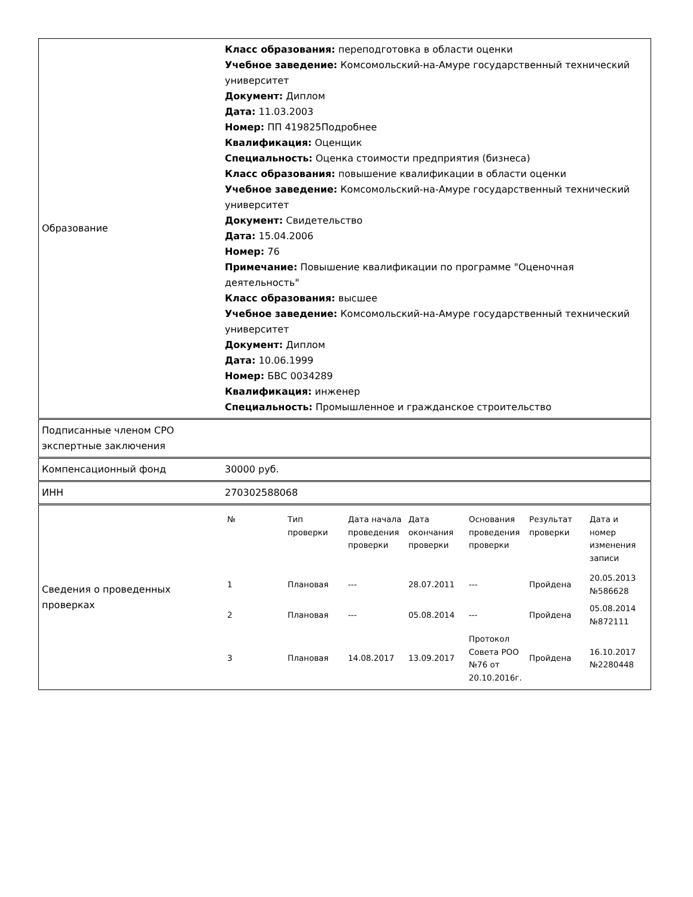| Образование | Класс образования: переподготовка в области оценки Учебное заведение: Комсомольский-на-Амуре государственный технический университет Документ: Диплом Дата: 11.03.2003 Номер: ПП 419825Подробнее Квалификация: Оценщик Специальность: Оценка стоимости предприятия (бизнеса) Класс образования: повышение квалификации в области оценки Учебное заведение: Комсомольский-на-Амуре государственный технический университет Документ: Свидетельство Дата: 15.04.2006 Номер: 76 Примечание: Повышение квалификации по программе "Оценочная деятельность" Класс образования: высшее Учебное заведение: Комсомольский-на-Амуре государственный технический университет Документ: Диплом Дата: 10.06.1999 Номер: БВС 0034289 Квалификация: инженер Специальность: Промышленное и гражданское строительство |
| Подписанные членом СРО экспертные заключения | |
| Компенсационный фонд | 30000 руб. |
| ИНН | 270302588068 |
| Сведения о проведенных проверках | / № / Тип проверки / Дата начала проведения проверки / Дата окончания проверки / Основания проведения проверки / Результат проверки / Дата и номер изменения записи / / --- / --- / --- / --- / --- / --- / --- / / 1 / Плановая / --- / 28.07.2011 / --- / Пройдена / 20.05.2013 №586628 / / 2 / Плановая / --- / 05.08.2014 / --- / Пройдена / 05.08.2014 №872111 / / 3 / Плановая / 14.08.2017 / 13.09.2017 / Протокол Совета РОО №76 от 20.10.2016г. / Пройдена / 16.10.2017 №2280448 / |